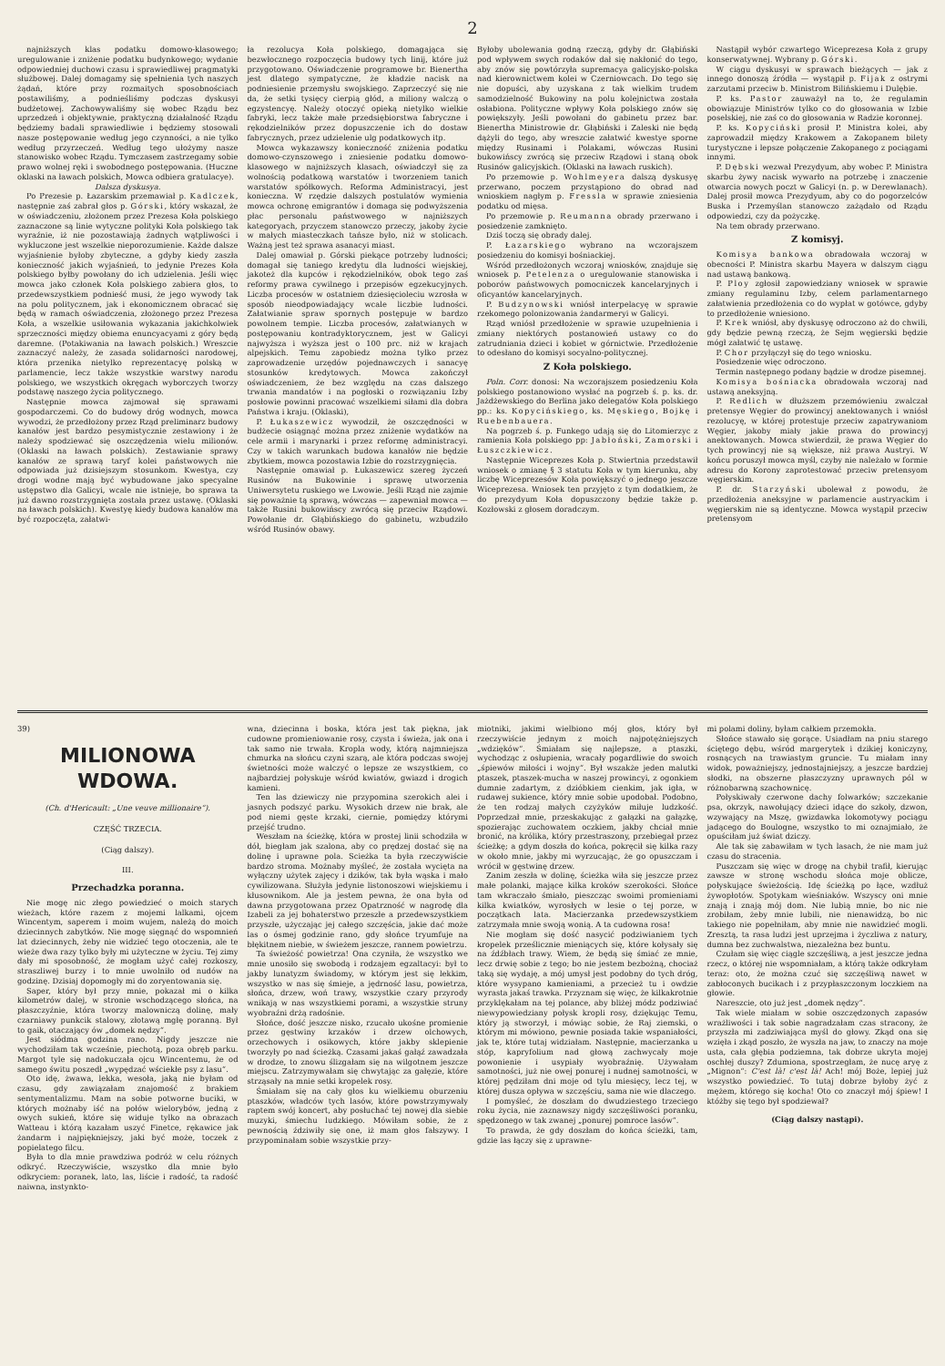2
najniższych klas podatku domowo-klasowego; uregulowanie i zniżenie podatku budynkowego; wydanie odpowiedniej duchowi czasu i sprawiedliwej pragmatyki służbowej. Dalej domagamy się spełnienia tych naszych żądań, które przy rozmaitych sposobnościach postawiliśmy, a podnieśliśmy podczas dyskusyi budżetowej. Zachowywaliśmy się wobec Rządu bez uprzedzeń i objektywnie, praktyczną działalność Rządu będziemy badali sprawiedliwie i będziemy stosowali nasze postępowanie według jego czynności, a nie tylko według przyrzeczeń. Według tego ułożymy nasze stanowisko wobec Rządu. Tymczasem zastrzegamy sobie prawo wolnej ręki i swobodnego postępowania. (Huczne oklaski na ławach polskich, Mowca odbiera gratulacye).
Dalsza dyskusya.
Po Prezesie p. Łazarskim przemawiał p. Kadlczek, następnie zaś zabrał głos p. Górski, który wskazał, że w oświadczeniu, złożonem przez Prezesa Koła polskiego zaznaczone są linie wytyczne polityki Koła polskiego tak wyraźnie, iż nie pozostawiają żadnych wątpliwości i wykluczone jest wszelkie nieporozumienie. Każde dalsze wyjaśnienie byłoby zbyteczne, a gdyby kiedy zaszła konieczność jakich wyjaśnień, to jedynie Prezes Koła polskiego byłby powołany do ich udzielenia. Jeśli więc mowca jako członek Koła polskiego zabiera głos, to przedewszystkiem podnieść musi, że jego wywody tak na polu politycznem, jak i ekonomicznem obracać się będą w ramach oświadczenia, złożonego przez Prezesa Koła, a wszelkie usiłowania wykazania jakichkolwiek sprzeczności między obiema enuncyacyami z góry będą daremne. (Potakiwania na ławach polskich.) Wreszcie zaznaczyć należy, że zasada solidarności narodowej, która przenika nietylko reprezentacyę polską w parlamencie, lecz także wszystkie warstwy narodu polskiego, we wszystkich okręgach wyborczych tworzy podstawę naszego życia politycznego.
Następnie mowca zajmował się sprawami gospodarczemi. Co do budowy dróg wodnych, mowca wywodzi, że przedłożony przez Rząd preliminarz budowy kanałów jest bardzo pesymistycznie zestawiony i że należy spodziewać się oszczędzenia wielu milionów. (Oklaski na ławach polskich). Zestawianie sprawy kanałów ze sprawą taryf kolei państwowych nie odpowiada już dzisiejszym stosunkom. Kwestya, czy drogi wodne mają być wybudowane jako specyalne ustępstwo dla Galicyi, wcale nie istnieje, bo sprawa ta już dawno rozstrzygnięta została przez ustawę. (Oklaski na ławach polskich). Kwestyę kiedy budowa kanałów ma być rozpoczęta, załatwi-
ła rezolucya Koła polskiego, domagająca się bezwłocznego rozpoczęcia budowy tych linij, które już przygotowano. Oświadczenie programowe br. Bienertha jest dlatego sympatyczne, że kładzie nacisk na podniesienie przemysłu swojskiego. Zaprzeczyć się nie da, że setki tysięcy cierpią głód, a miliony walczą o egzystencyę. Należy otoczyć opieką nietylko wielkie fabryki, lecz także małe przedsiębiorstwa fabryczne i rękodzielników przez dopuszczenie ich do dostaw fabrycznych, przez udzielenie ulg podatkowych itp.
Mowca wykazawszy konieczność zniżenia podatku domowo-czynszowego i zniesienie podatku domowo-klasowego w najniższych klasach, oświadczył się za wolnością podatkową warstatów i tworzeniem tanich warstatów spółkowych. Reforma Administracyi, jest konieczna. W rzędzie dalszych postulatów wymienia mowca ochronę emigrantów i domaga się podwyższenia płac personalu państwowego w najniższych kategoryach, przyczem stanowczo przeczy, jakoby życie w małych miasteczkach tańsze było, niż w stolicach. Ważną jest też sprawa asanacyi miast.
Dalej omawiał p. Górski piekące potrzeby ludności; domagał się taniego kredytu dla ludności wiejskiej, jakoteż dla kupców i rękodzielników, obok tego zaś reformy prawa cywilnego i przepisów egzekucyjnych. Liczba procesów w ostatniem dziesięcioleciu wzrosła w sposób nieodpowiadający wcale liczbie ludności. Załatwianie spraw spornych postępuje w bardzo powolnem tempie. Liczba procesów, załatwianych w postępowaniu kontradyktorycznem, jest w Galicyi najwyższa i wyższa jest o 100 prc. niż w krajach alpejskich. Temu zapobiedz można tylko przez zaprowadzenie urzędów pojednawczych i sanacyę stosunków kredytowych. Mowca zakończył oświadczeniem, że bez względu na czas dalszego trwania mandatów i na pogłoski o rozwiązaniu Izby posłowie powinni pracować wszelkiemi siłami dla dobra Państwa i kraju. (Oklaski),
P. Łukaszewicz wywodził, że oszczędności w budżecie osiągnąć można przez zniżenie wydatków na cele armii i marynarki i przez reformę administracyi. Czy w takich warunkach budowa kanałów nie będzie zbytkiem, mowca pozostawia Izbie do rozstrzygnięcia.
Następnie omawiał p. Łukaszewicz szereg życzeń Rusinów na Bukowinie i sprawę utworzenia Uniwersytetu ruskiego we Lwowie. Jeśli Rząd nie zajmie się poważnie tą sprawą, wówczas — zapewniał mowca — także Rusini bukowińscy zwrócą się przeciw Rządowi. Powołanie dr. Głąbińskiego do gabinetu, wzbudziło wśród Rusinów obawy.
Byłoby ubolewania godną rzeczą, gdyby dr. Głąbiński pod wpływem swych rodaków dał się nakłonić do tego, aby znów się powtórzyła supremacya galicyjsko-polska nad kierownictwem kolei w Czerniowcach. Do tego się nie dopuści, aby uzyskana z tak wielkim trudem samodzielność Bukowiny na polu kolejnictwa została osłabiona. Polityczne wpływy Koła polskiego znów się powiększyły. Jeśli powołani do gabinetu przez bar. Bienertha Ministrowie dr. Głąbiński i Zaleski nie będą dążyli do tego, aby wreszcie załatwić kwestye sporne między Rusinami i Polakami, wówczas Rusini bukowińscy zwrócą się przeciw Rządowi i staną obok Rusinów galicyjskich. (Oklaski na ławach ruskich).
Po przemowie p. Wohlmeyera dalszą dyskusyę przerwano, poczem przystąpiono do obrad nad wnioskiem nagłym p. Fressla w sprawie zniesienia podatku od mięsa.
Po przemowie p. Reumanna obrady przerwano i posiedzenie zamknięto.
Dziś toczą się obrady dalej.
P. Łazarskiego wybrano na wczorajszem posiedzeniu do komisyi bośniackiej.
Wśród przedłożonych wczoraj wniosków, znajduje się wniosek p. Petelenza o uregulowanie stanowiska i poborów państwowych pomocniczek kancelaryjnych i oficyantów kancelaryjnych.
P. Budzynowski wniósł interpelacyę w sprawie rzekomego polonizowania żandarmeryi w Galicyi.
Rząd wniósł przedłożenie w sprawie uzupełnienia i zmiany niektórych postanowień ustawy co do zatrudniania dzieci i kobiet w górnictwie. Przedłożenie to odesłano do komisyi socyalno-politycznej.
Z Koła polskiego.
Poln. Corr. donosi: Na wczorajszem posiedzeniu Koła polskiego postanowiono wysłać na pogrzeb ś. p. ks. dr. Jażdżewskiego do Berlina jako delegatów Koła polskiego pp.: ks. Kopycińskiego, ks. Męskiego, Bojkę i Ruebenbauera.
Na pogrzeb ś. p. Funkego udają się do Litomierzyc z ramienia Koła polskiego pp: Jabłoński, Zamorski i Łuszczkiewicz.
Następnie Wiceprezes Koła p. Stwiertnia przedstawił wniosek o zmianę § 3 statutu Koła w tym kierunku, aby liczbę Wiceprezesów Koła powiększyć o jednego jeszcze Wiceprezesa. Wniosek ten przyjęto z tym dodatkiem, że do prezydyum Koła dopuszczony będzie także p. Kozłowski z głosem doradczym.
Nastąpił wybór czwartego Wiceprezesa Koła z grupy konserwatywnej. Wybrany p. Górski.
W ciągu dyskusyi w sprawach bieżących — jak z innego donoszą źródła — wystąpił p. Fijak z ostrymi zarzutami przeciw b. Ministrom Bilińskiemu i Dulębie.
P. ks. Pastor zauważył na to, że regulamin obowiązuje Ministrów tylko co do głosowania w Izbie poselskiej, nie zaś co do głosowania w Radzie koronnej.
P. ks. Kopyciński prosił P. Ministra kolei, aby zaprowadził między Krakowem a Zakopanem bilety turystyczne i lepsze połączenie Zakopanego z pociągami innymi.
P. Dębski wezwał Prezydyum, aby wobec P. Ministra skarbu żywy nacisk wywarło na potrzebę i znaczenie otwarcia nowych poczt w Galicyi (n. p. w Derewlanach). Dalej prosił mowca Prezydyum, aby co do pogorzelców Buska i Przemyślan stanowczo zażądało od Rządu odpowiedzi, czy da pożyczkę.
Na tem obrady przerwano.
Z komisyj.
Komisya bankowa obradowała wczoraj w obecności P. Ministra skarbu Mayera w dalszym ciągu nad ustawą bankową.
P. Ploy zgłosił zapowiedziany wniosek w sprawie zmiany regulaminu Izby, celem parlamentarnego załatwienia przedłożenia co do wypłat w gotówce, gdyby to przedłożenie wniesiono.
P. Krek wniósł, aby dyskusyę odroczono aż do chwili, gdy będzie pewną rzeczą, że Sejm węgierski będzie mógł załatwić tę ustawę.
P. Chor przyłączył się do tego wniosku.
Posiedzenie więc odroczono.
Termin następnego podany bądzie w drodze pisemnej.
Komisya bośniacka obradowała wczoraj nad ustawą aneksyjną.
P. Redlich w dłuższem przemówieniu zwalczał pretensye Węgier do prowincyj anektowanych i wniósł rezolucyę, w której protestuje przeciw zapatrywaniom Węgier, jakoby miały jakie prawa do prowincyj anektowanych. Mowca stwierdził, że prawa Węgier do tych prowincyj nie są większe, niż prawa Austryi. W końcu poruszył mowca myśl, czyby nie należało w formie adresu do Korony zaprotestować przeciw pretensyom węgierskim.
P. dr. Starzyński ubolewał z powodu, że przedłożenia aneksyjne w parlamencie austryackim i węgierskim nie są identyczne. Mowca wystąpił przeciw pretensyom
39)
MILIONOWA WDOWA.
(Ch. d'Hericault: „Une veuve millionaire“).
CZĘŚĆ TRZECIA.
(Ciąg dalszy).
III.
Przechadzka poranna.
Nie mogę nic złego powiedzieć o moich starych wieżach, które razem z mojemi lalkami, ojcem Wincentym, saperem i moim wujem, należą do moich dziecinnych zabytków. Nie mogę sięgnąć do wspomnień lat dziecinnych, żeby nie widzieć tego otoczenia, ale te wieże dwa razy tylko były mi użyteczne w życiu. Tej zimy dały mi sposobność, że mogłam użyć całej rozkoszy, straszliwej burzy i to mnie uwolniło od nudów na godzinę. Dzisiaj dopomogły mi do zoryentowania się.
Saper, który był przy mnie, pokazał mi o kilka kilometrów dalej, w stronie wschodzącego słońca, na płaszczyźnie, która tworzy malowniczą dolinę, mały czarniawy punkcik stalowy, złotawą mgłę poranną. Był to gaik, otaczający ów „domek nędzy“.
Jest siódma godzina rano. Nigdy jeszcze nie wychodziłam tak wcześnie, piechotą, poza obręb parku. Margot tyle się nadokuczała ojcu Wincentemu, że od samego świtu poszedł „wypędzać wściekłe psy z lasu“.
Oto idę, żwawa, lekka, wesoła, jaką nie byłam od czasu, gdy zawiązałam znajomość z brakiem sentymentalizmu. Mam na sobie potworne buciki, w których możnaby iść na połów wielorybów, jedną z owych sukień, które się widuje tylko na obrazach Watteau i którą kazałam uszyć Finetce, rękawice jak żandarm i najpiękniejszy, jaki być może, toczek z popielatego filcu.
Była to dla mnie prawdziwa podróż w celu różnych odkryć. Rzeczywiście, wszystko dla mnie było odkryciem: poranek, lato, las, liście i radość, ta radość naiwna, instynkto-
wna, dziecinna i boska, która jest tak piękna, jak cudowne promieniowanie rosy, czysta i świeża, jak ona i tak samo nie trwała. Kropla wody, którą najmniejsza chmurka na słońcu czyni szarą, ale która podczas swojej świetności może walczyć o lepsze ze wszystkiem, co najbardziej połyskuje wśród kwiatów, gwiazd i drogich kamieni.
Ten las dziewiczy nie przypomina szerokich alei i jasnych podszyć parku. Wysokich drzew nie brak, ale pod niemi gęste krzaki, ciernie, pomiędzy którymi przejść trudno.
Weszłam na ścieżkę, która w prostej linii schodziła w dół, biegłam jak szalona, aby co prędzej dostać się na dolinę i uprawne pola. Scieżka ta była rzeczywiście bardzo stroma. Możnaby myśleć, że została wycięta na wyłączny użytek zajęcy i dzików, tak była wąska i mało cywilizowana. Służyła jedynie listonoszowi wiejskiemu i kłusownikom. Ale ja jestem pewna, że ona była od dawna przygotowana przez Opatrzność w nagrodę dla Izabeli za jej bohaterstwo przeszłe a przedewszystkiem przyszłe, użyczając jej całego szczęścia, jakie dać może las o ósmej godzinie rano, gdy słońce tryumfuje na błękitnem niebie, w świeżem jeszcze, rannem powietrzu.
Ta świeżość powietrza! Ona czyniła, że wszystko we mnie unosiło się swobodą i rodzajem egzaltacyi: był to jakby lunatyzm świadomy, w którym jest się lekkim, wszystko w nas się śmieje, a jędrność lasu, powietrza, słońca, drzew, woń trawy, wszystkie czary przyrody wnikają w nas wszystkiemi porami, a wszystkie struny wyobraźni drżą radośnie.
Słońce, dość jeszcze nisko, rzucało ukośne promienie przez gęstwiny krzaków i drzew olchowych, orzechowych i osikowych, które jakby sklepienie tworzyły po nad ścieżką. Czasami jakaś gałąź zawadzała w drodze, to znowu ślizgałam się na wilgotnem jeszcze miejscu. Zatrzymywałam się chwytając za gałęzie, które strząsały na mnie setki kropelek rosy.
Śmiałam się na cały głos ku wielkiemu oburzeniu ptaszków, władców tych lasów, które powstrzymywały raptem swój koncert, aby posłuchać tej nowej dla siebie muzyki, śmiechu ludzkiego. Mówiłam sobie, że z pewnością ździwiły się one, iż mam głos fałszywy. I przypominałam sobie wszystkie przy-
miotniki, jakimi wielbiono mój głos, który był rzeczywiście jednym z moich najpotężniejszych „wdzięków“. Śmiałam się najlepsze, a ptaszki, wychodząc z osłupienia, wracały pogardliwie do swoich „śpiewów miłości i wojny“. Był wszakże jeden malutki ptaszek, ptaszek-mucha w naszej prowincyi, z ogonkiem dumnie zadartym, z dzióbkiem cienkim, jak igła, w rudawej sukience, który mnie sobie upodobał. Podobno, że ten rodzaj małych czyżyków miłuje ludzkość. Poprzedzał mnie, przeskakując z gałązki na gałązkę, spozierając zuchowatem oczkiem, jakby chciał mnie bronić, na królika, który przestraszony, przebiegał przez ścieżkę; a gdym doszła do końca, pokręcił się kilka razy w około mnie, jakby mi wyrzucając, że go opuszczam i wrócił w gęstwinę drzew.
Zanim zeszła w dolinę, ścieżka wiła się jeszcze przez małe polanki, mające kilka kroków szerokości. Słońce tam wkraczało śmiało, pieszcząc swoimi promieniami kilka kwiatków, wyrosłych w lesie o tej porze, w początkach lata. Macierzanka przedewszystkiem zatrzymała mnie swoją wonią. A ta cudowna rosa!
Nie mogłam się dość nasycić podziwianiem tych kropelek prześlicznie mieniących się, które kołysały się na źdźbłach trawy. Wiem, że będą się śmiać ze mnie, lecz drwię sobie z tego; bo nie jestem bezbożną, chociaż taką się wydaję, a mój umysł jest podobny do tych dróg, które wysypano kamieniami, a przecież tu i owdzie wyrasta jakaś trawka. Przyznam się więc, że kilkakrotnie przyklękałam na tej polance, aby bliżej módz podziwiać niewypowiedziany połysk kropli rosy, dziękując Temu, który ją stworzył, i mówiąc sobie, że Raj ziemski, o którym mi mówiono, pewnie posiada takie wspaniałości, jak te, które tutaj widziałam. Następnie, macierzanka u stóp, kapryfolium nad głową zachwycały moje powonienie i usypiały wyobraźnię. Używałam samotności, już nie owej ponurej i nudnej samotności, w której pędziłam dni moje od tylu miesięcy, lecz tej, w której dusza opływa w szczęściu, sama nie wie dlaczego.
I pomyśleć, że doszłam do dwudziestego trzeciego roku życia, nie zaznawszy nigdy szczęśliwości poranku, spędzonego w tak zwanej „ponurej pomroce lasów“.
To prawda, że gdy doszłam do końca ścieżki, tam, gdzie las łączy się z uprawne-
mi polami doliny, byłam całkiem przemokła.
Słońce stawało się gorące. Usiadłam na pniu starego ściętego dębu, wśród margerytek i dzikiej koniczyny, rosnących na trawiastym gruncie. Tu miałam inny widok, poważniejszy, jednostajniejszy, a jeszcze bardziej słodki, na obszerne płaszczyzny uprawnych pól w różnobarwną szachownicę.
Połyskiwały czerwone dachy folwarków; szczekanie psa, okrzyk, nawołujący dzieci idące do szkoły, dzwon, wzywający na Mszę, gwizdawka lokomotywy pociągu jadącego do Boulogne, wszystko to mi oznajmiało, że opuściłam już świat dziczy.
Ale tak się zabawiłam w tych lasach, że nie mam już czasu do stracenia.
Puszczam się więc w drogę na chybił trafił, kierując zawsze w stronę wschodu słońca moje oblicze, połyskujące świeżością. Idę ścieżką po łące, wzdłuż żywopłotów. Spotykam wieśniaków. Wszyscy oni mnie znają i znają mój dom. Nie lubią mnie, bo nic nie zrobiłam, żeby mnie lubili, nie nienawidzą, bo nic takiego nie popełniłam, aby mnie nie nawidzieć mogli. Zresztą, ta rasa ludzi jest uprzejma i życzliwa z natury, dumna bez zuchwalstwa, niezależna bez buntu.
Czułam się więc ciągle szczęśliwą, a jest jeszcze jedna rzecz, o której nie wspomniałam, a którą także odkryłam teraz: oto, że można czuć się szczęśliwą nawet w zabłoconych bucikach i z przypłaszczonym loczkiem na głowie.
Nareszcie, oto już jest „domek nędzy“.
Tak wiele miałam w sobie oszczędzonych zapasów wrażliwości i tak sobie nagradzałam czas stracony, że przyszła mi zadziwiająca myśl do głowy. Zkąd ona się wzięła i zkąd poszło, że wyszła na jaw, to znaczy na moje usta, cała głębia podziemna, tak dobrze ukryta mojej oschłej duszy? Zdumiona, spostrzegłam, że nucę aryę z „Mignon“: C'est là! c'est là! Ach! mój Boże, lepiej już wszystko powiedzieć. To tutaj dobrze byłoby żyć z mężem, którego się kocha! Oto co znaczył mój śpiew! I któżby się tego był spodziewał?
(Ciąg dalszy nastąpi).